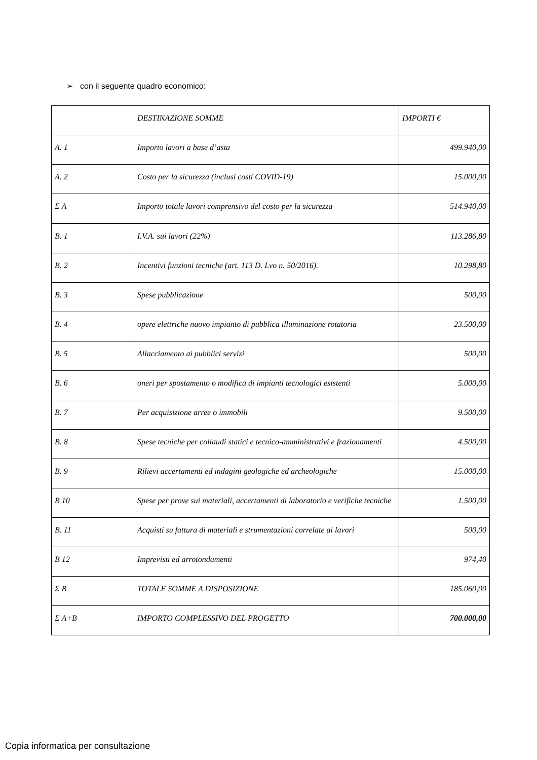➢ con il seguente quadro economico:
| | DESTINAZIONE SOMME | IMPORTI € |
| A. 1 | Importo lavori a base d’asta | 499.940,00 |
| A. 2 | Costo per la sicurezza (inclusi costi COVID-19) | 15.000,00 |
| Σ A | Importo totale lavori comprensivo del costo per la sicurezza | 514.940,00 |
| B. 1 | I.V.A. sui lavori (22%) | 113.286,80 |
| B. 2 | Incentivi funzioni tecniche (art. 113 D. Lvo n. 50/2016). | 10.298,80 |
| B. 3 | Spese pubblicazione | 500,00 |
| B. 4 | opere elettriche nuovo impianto di pubblica illuminazione rotatoria | 23.500,00 |
| B. 5 | Allacciamento ai pubblici servizi | 500,00 |
| B. 6 | oneri per spostamento o modifica di impianti tecnologici esistenti | 5.000,00 |
| B. 7 | Per acquisizione arree o immobili | 9.500,00 |
| B. 8 | Spese tecniche per collaudi statici e tecnico-amministrativi e frazionamenti | 4.500,00 |
| B. 9 | Rilievi accertamenti ed indagini geologiche ed archeologiche | 15.000,00 |
| B 10 | Spese per prove sui materiali, accertamenti di laboratorio e verifiche tecniche | 1.500,00 |
| B. 11 | Acquisti su fattura di materiali e strumentazioni correlate ai lavori | 500,00 |
| B 12 | Imprevisti ed arrotondamenti | 974,40 |
| Σ B | TOTALE SOMME A DISPOSIZIONE | 185.060,00 |
| Σ A+B | IMPORTO COMPLESSIVO DEL PROGETTO | 700.000,00 |
Copia informatica per consultazione